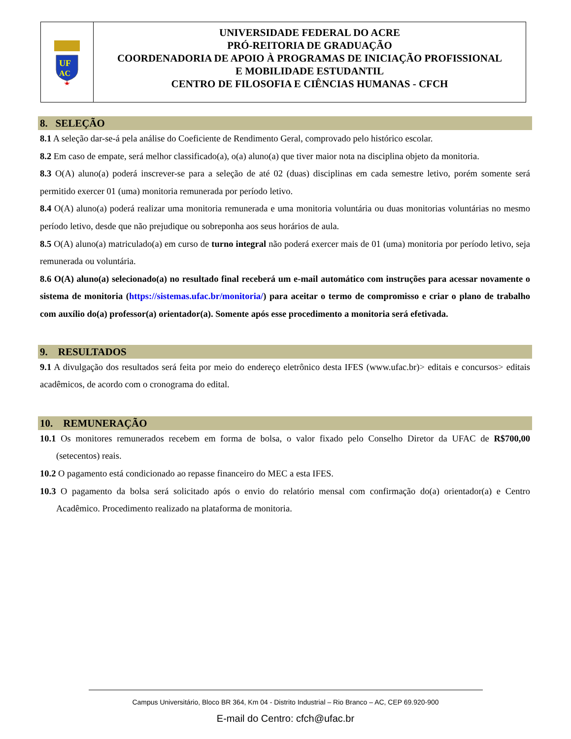UF
AC
UNIVERSIDADE FEDERAL DO ACRE
PRÓ-REITORIA DE GRADUAÇÃO
COORDENADORIA DE APOIO À PROGRAMAS DE INICIAÇÃO PROFISSIONAL
E MOBILIDADE ESTUDANTIL
CENTRO DE FILOSOFIA E CIÊNCIAS HUMANAS - CFCH
8. SELEÇÃO
8.1 A seleção dar-se-á pela análise do Coeficiente de Rendimento Geral, comprovado pelo histórico escolar.
8.2 Em caso de empate, será melhor classificado(a), o(a) aluno(a) que tiver maior nota na disciplina objeto da monitoria.
8.3 O(A) aluno(a) poderá inscrever-se para a seleção de até 02 (duas) disciplinas em cada semestre letivo, porém somente será permitido exercer 01 (uma) monitoria remunerada por período letivo.
8.4 O(A) aluno(a) poderá realizar uma monitoria remunerada e uma monitoria voluntária ou duas monitorias voluntárias no mesmo período letivo, desde que não prejudique ou sobreponha aos seus horários de aula.
8.5 O(A) aluno(a) matriculado(a) em curso de turno integral não poderá exercer mais de 01 (uma) monitoria por período letivo, seja remunerada ou voluntária.
8.6 O(A) aluno(a) selecionado(a) no resultado final receberá um e-mail automático com instruções para acessar novamente o sistema de monitoria (https://sistemas.ufac.br/monitoria/) para aceitar o termo de compromisso e criar o plano de trabalho com auxílio do(a) professor(a) orientador(a). Somente após esse procedimento a monitoria será efetivada.
9. RESULTADOS
9.1 A divulgação dos resultados será feita por meio do endereço eletrônico desta IFES (www.ufac.br)> editais e concursos> editais acadêmicos, de acordo com o cronograma do edital.
10. REMUNERAÇÃO
10.1 Os monitores remunerados recebem em forma de bolsa, o valor fixado pelo Conselho Diretor da UFAC de R$700,00 (setecentos) reais.
10.2 O pagamento está condicionado ao repasse financeiro do MEC a esta IFES.
10.3 O pagamento da bolsa será solicitado após o envio do relatório mensal com confirmação do(a) orientador(a) e Centro Acadêmico. Procedimento realizado na plataforma de monitoria.
Campus Universitário, Bloco BR 364, Km 04 - Distrito Industrial – Rio Branco – AC, CEP 69.920-900
E-mail do Centro: cfch@ufac.br